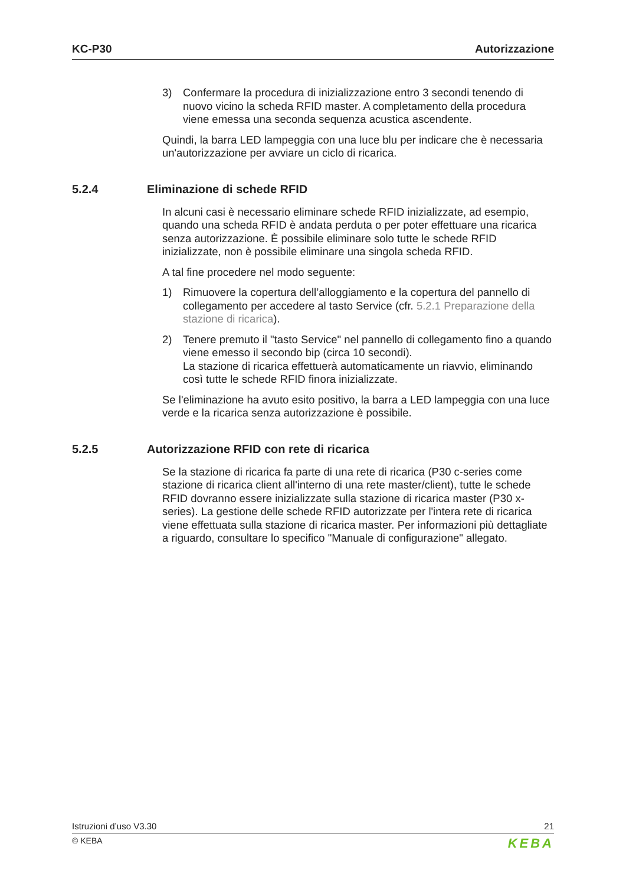KC-P30 Autorizzazione
3) Confermare la procedura di inizializzazione entro 3 secondi tenendo di nuovo vicino la scheda RFID master. A completamento della procedura viene emessa una seconda sequenza acustica ascendente.
Quindi, la barra LED lampeggia con una luce blu per indicare che è necessaria un'autorizzazione per avviare un ciclo di ricarica.
5.2.4 Eliminazione di schede RFID
In alcuni casi è necessario eliminare schede RFID inizializzate, ad esempio, quando una scheda RFID è andata perduta o per poter effettuare una ricarica senza autorizzazione. È possibile eliminare solo tutte le schede RFID inizializzate, non è possibile eliminare una singola scheda RFID.
A tal fine procedere nel modo seguente:
1) Rimuovere la copertura dell’alloggiamento e la copertura del pannello di collegamento per accedere al tasto Service (cfr. 5.2.1 Preparazione della stazione di ricarica).
2) Tenere premuto il "tasto Service" nel pannello di collegamento fino a quando viene emesso il secondo bip (circa 10 secondi).
La stazione di ricarica effettuerà automaticamente un riavvio, eliminando così tutte le schede RFID finora inizializzate.
Se l'eliminazione ha avuto esito positivo, la barra a LED lampeggia con una luce verde e la ricarica senza autorizzazione è possibile.
5.2.5 Autorizzazione RFID con rete di ricarica
Se la stazione di ricarica fa parte di una rete di ricarica (P30 c-series come stazione di ricarica client all'interno di una rete master/client), tutte le schede RFID dovranno essere inizializzate sulla stazione di ricarica master (P30 x-series). La gestione delle schede RFID autorizzate per l'intera rete di ricarica viene effettuata sulla stazione di ricarica master. Per informazioni più dettagliate a riguardo, consultare lo specifico "Manuale di configurazione" allegato.
Istruzioni d’uso V3.30 21
© KEBA KEBA